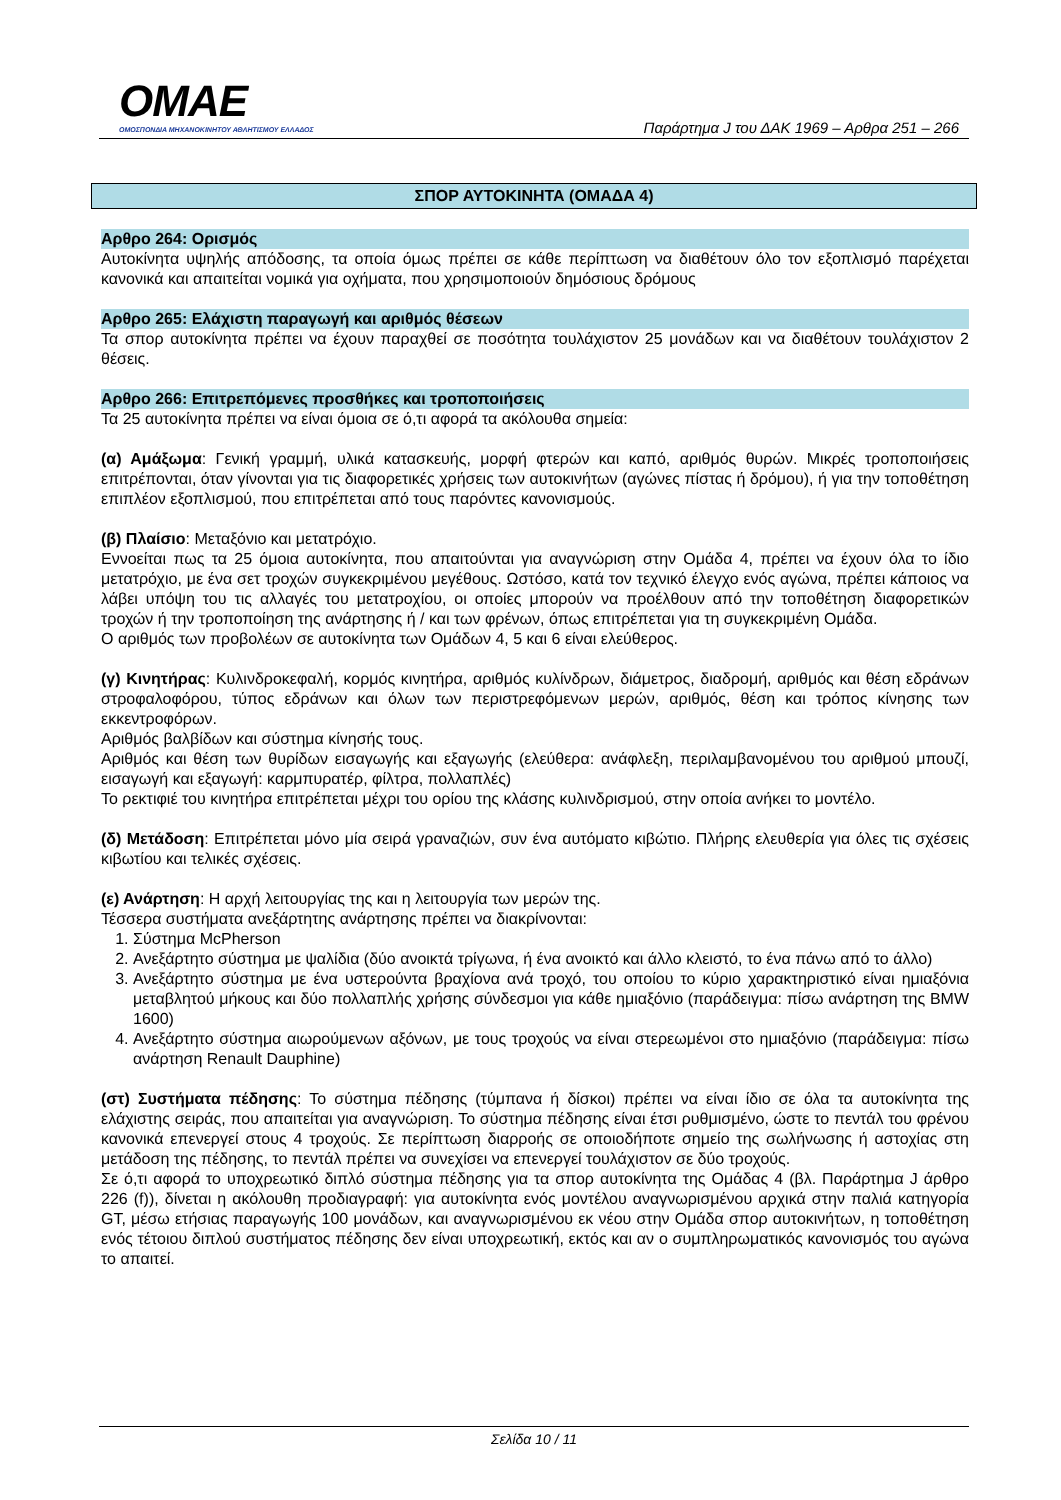OMAE
ΟΜΟΣΠΟΝΔΙΑ ΜΗΧΑΝΟΚΙΝΗΤΟΥ ΑΘΛΗΤΙΣΜΟΥ ΕΛΛΑΔΟΣ
Παράρτημα J του ΔΑΚ 1969 – Αρθρα 251 – 266
ΣΠΟΡ ΑΥΤΟΚΙΝΗΤΑ (ΟΜΑΔΑ 4)
Αρθρο 264: Ορισμός
Αυτοκίνητα υψηλής απόδοσης, τα οποία όμως πρέπει σε κάθε περίπτωση να διαθέτουν όλο τον εξοπλισμό παρέχεται κανονικά και απαιτείται νομικά για οχήματα, που χρησιμοποιούν δημόσιους δρόμους
Αρθρο 265: Ελάχιστη παραγωγή και αριθμός θέσεων
Τα σπορ αυτοκίνητα πρέπει να έχουν παραχθεί σε ποσότητα τουλάχιστον 25 μονάδων και να διαθέτουν τουλάχιστον 2 θέσεις.
Αρθρο 266: Επιτρεπόμενες προσθήκες και τροποποιήσεις
Τα 25 αυτοκίνητα πρέπει να είναι όμοια σε ό,τι αφορά τα ακόλουθα σημεία:
(α) Αμάξωμα: Γενική γραμμή, υλικά κατασκευής, μορφή φτερών και καπό, αριθμός θυρών. Μικρές τροποποιήσεις επιτρέπονται, όταν γίνονται για τις διαφορετικές χρήσεις των αυτοκινήτων (αγώνες πίστας ή δρόμου), ή για την τοποθέτηση επιπλέον εξοπλισμού, που επιτρέπεται από τους παρόντες κανονισμούς.
(β) Πλαίσιο: Μεταξόνιο και μετατρόχιο.
Εννοείται πως τα 25 όμοια αυτοκίνητα, που απαιτούνται για αναγνώριση στην Ομάδα 4, πρέπει να έχουν όλα το ίδιο μετατρόχιο, με ένα σετ τροχών συγκεκριμένου μεγέθους. Ωστόσο, κατά τον τεχνικό έλεγχο ενός αγώνα, πρέπει κάποιος να λάβει υπόψη του τις αλλαγές του μετατροχίου, οι οποίες μπορούν να προέλθουν από την τοποθέτηση διαφορετικών τροχών ή την τροποποίηση της ανάρτησης ή / και των φρένων, όπως επιτρέπεται για τη συγκεκριμένη Ομάδα.
Ο αριθμός των προβολέων σε αυτοκίνητα των Ομάδων 4, 5 και 6 είναι ελεύθερος.
(γ) Κινητήρας: Κυλινδροκεφαλή, κορμός κινητήρα, αριθμός κυλίνδρων, διάμετρος, διαδρομή, αριθμός και θέση εδράνων στροφαλοφόρου, τύπος εδράνων και όλων των περιστρεφόμενων μερών, αριθμός, θέση και τρόπος κίνησης των εκκεντροφόρων.
Αριθμός βαλβίδων και σύστημα κίνησής τους.
Αριθμός και θέση των θυρίδων εισαγωγής και εξαγωγής (ελεύθερα: ανάφλεξη, περιλαμβανομένου του αριθμού μπουζί, εισαγωγή και εξαγωγή: καρμπυρατέρ, φίλτρα, πολλαπλές)
Το ρεκτιφιέ του κινητήρα επιτρέπεται μέχρι του ορίου της κλάσης κυλινδρισμού, στην οποία ανήκει το μοντέλο.
(δ) Μετάδοση: Επιτρέπεται μόνο μία σειρά γραναζιών, συν ένα αυτόματο κιβώτιο. Πλήρης ελευθερία για όλες τις σχέσεις κιβωτίου και τελικές σχέσεις.
(ε) Ανάρτηση: Η αρχή λειτουργίας της και η λειτουργία των μερών της.
Τέσσερα συστήματα ανεξάρτητης ανάρτησης πρέπει να διακρίνονται:
1. Σύστημα McPherson
2. Ανεξάρτητο σύστημα με ψαλίδια (δύο ανοικτά τρίγωνα, ή ένα ανοικτό και άλλο κλειστό, το ένα πάνω από το άλλο)
3. Ανεξάρτητο σύστημα με ένα υστερούντα βραχίονα ανά τροχό, του οποίου το κύριο χαρακτηριστικό είναι ημιαξόνια μεταβλητού μήκους και δύο πολλαπλής χρήσης σύνδεσμοι για κάθε ημιαξόνιο (παράδειγμα: πίσω ανάρτηση της BMW 1600)
4. Ανεξάρτητο σύστημα αιωρούμενων αξόνων, με τους τροχούς να είναι στερεωμένοι στο ημιαξόνιο (παράδειγμα: πίσω ανάρτηση Renault Dauphine)
(στ) Συστήματα πέδησης: Το σύστημα πέδησης (τύμπανα ή δίσκοι) πρέπει να είναι ίδιο σε όλα τα αυτοκίνητα της ελάχιστης σειράς, που απαιτείται για αναγνώριση. Το σύστημα πέδησης είναι έτσι ρυθμισμένο, ώστε το πεντάλ του φρένου κανονικά επενεργεί στους 4 τροχούς. Σε περίπτωση διαρροής σε οποιοδήποτε σημείο της σωλήνωσης ή αστοχίας στη μετάδοση της πέδησης, το πεντάλ πρέπει να συνεχίσει να επενεργεί τουλάχιστον σε δύο τροχούς.
Σε ό,τι αφορά το υποχρεωτικό διπλό σύστημα πέδησης για τα σπορ αυτοκίνητα της Ομάδας 4 (βλ. Παράρτημα J άρθρο 226 (f)), δίνεται η ακόλουθη προδιαγραφή: για αυτοκίνητα ενός μοντέλου αναγνωρισμένου αρχικά στην παλιά κατηγορία GT, μέσω ετήσιας παραγωγής 100 μονάδων, και αναγνωρισμένου εκ νέου στην Ομάδα σπορ αυτοκινήτων, η τοποθέτηση ενός τέτοιου διπλού συστήματος πέδησης δεν είναι υποχρεωτική, εκτός και αν ο συμπληρωματικός κανονισμός του αγώνα το απαιτεί.
Σελίδα 10 / 11